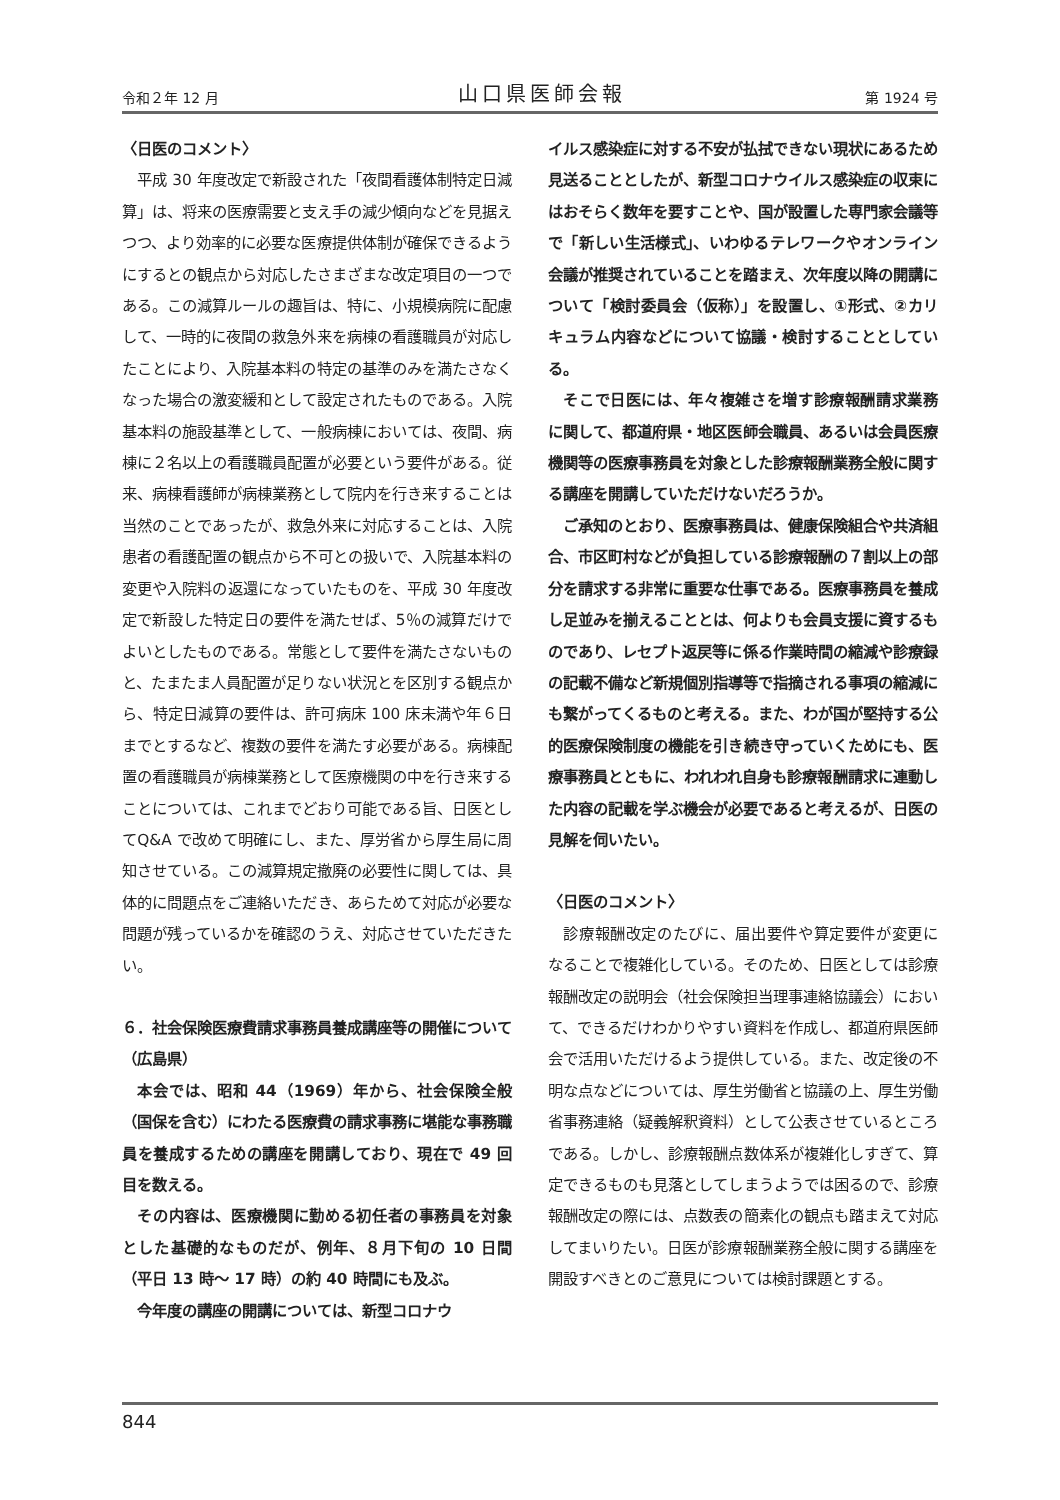令和２年 12 月 山口県医師会報 第 1924 号
〈日医のコメント〉
平成 30 年度改定で新設された「夜間看護体制特定日減算」は、将来の医療需要と支え手の減少傾向などを見据えつつ、より効率的に必要な医療提供体制が確保できるようにするとの観点から対応したさまざまな改定項目の一つである。この減算ルールの趣旨は、特に、小規模病院に配慮して、一時的に夜間の救急外来を病棟の看護職員が対応したことにより、入院基本料の特定の基準のみを満たさなくなった場合の激変緩和として設定されたものである。入院基本料の施設基準として、一般病棟においては、夜間、病棟に２名以上の看護職員配置が必要という要件がある。従来、病棟看護師が病棟業務として院内を行き来することは当然のことであったが、救急外来に対応することは、入院患者の看護配置の観点から不可との扱いで、入院基本料の変更や入院料の返還になっていたものを、平成 30 年度改定で新設した特定日の要件を満たせば、5％の減算だけでよいとしたものである。常態として要件を満たさないものと、たまたま人員配置が足りない状況とを区別する観点から、特定日減算の要件は、許可病床 100 床未満や年６日までとするなど、複数の要件を満たす必要がある。病棟配置の看護職員が病棟業務として医療機関の中を行き来することについては、これまでどおり可能である旨、日医としてQ&A で改めて明確にし、また、厚労省から厚生局に周知させている。この減算規定撤廃の必要性に関しては、具体的に問題点をご連絡いただき、あらためて対応が必要な問題が残っているかを確認のうえ、対応させていただきたい。
６．社会保険医療費請求事務員養成講座等の開催について（広島県）
本会では、昭和 44（1969）年から、社会保険全般（国保を含む）にわたる医療費の請求事務に堪能な事務職員を養成するための講座を開講しており、現在で 49 回目を数える。
その内容は、医療機関に勤める初任者の事務員を対象とした基礎的なものだが、例年、８月下旬の 10 日間（平日 13 時～ 17 時）の約 40 時間にも及ぶ。
今年度の講座の開講については、新型コロナウ
イルス感染症に対する不安が払拭できない現状にあるため見送ることとしたが、新型コロナウイルス感染症の収束にはおそらく数年を要すことや、国が設置した専門家会議等で「新しい生活様式」、いわゆるテレワークやオンライン会議が推奨されていることを踏まえ、次年度以降の開講について「検討委員会（仮称）」を設置し、①形式、②カリキュラム内容などについて協議・検討することとしている。
そこで日医には、年々複雑さを増す診療報酬請求業務に関して、都道府県・地区医師会職員、あるいは会員医療機関等の医療事務員を対象とした診療報酬業務全般に関する講座を開講していただけないだろうか。
ご承知のとおり、医療事務員は、健康保険組合や共済組合、市区町村などが負担している診療報酬の７割以上の部分を請求する非常に重要な仕事である。医療事務員を養成し足並みを揃えることとは、何よりも会員支援に資するものであり、レセプト返戻等に係る作業時間の縮減や診療録の記載不備など新規個別指導等で指摘される事項の縮減にも繋がってくるものと考える。また、わが国が堅持する公的医療保険制度の機能を引き続き守っていくためにも、医療事務員とともに、われわれ自身も診療報酬請求に連動した内容の記載を学ぶ機会が必要であると考えるが、日医の見解を伺いたい。
〈日医のコメント〉
診療報酬改定のたびに、届出要件や算定要件が変更になることで複雑化している。そのため、日医としては診療報酬改定の説明会（社会保険担当理事連絡協議会）において、できるだけわかりやすい資料を作成し、都道府県医師会で活用いただけるよう提供している。また、改定後の不明な点などについては、厚生労働省と協議の上、厚生労働省事務連絡（疑義解釈資料）として公表させているところである。しかし、診療報酬点数体系が複雑化しすぎて、算定できるものも見落としてしまうようでは困るので、診療報酬改定の際には、点数表の簡素化の観点も踏まえて対応してまいりたい。日医が診療報酬業務全般に関する講座を開設すべきとのご意見については検討課題とする。
844